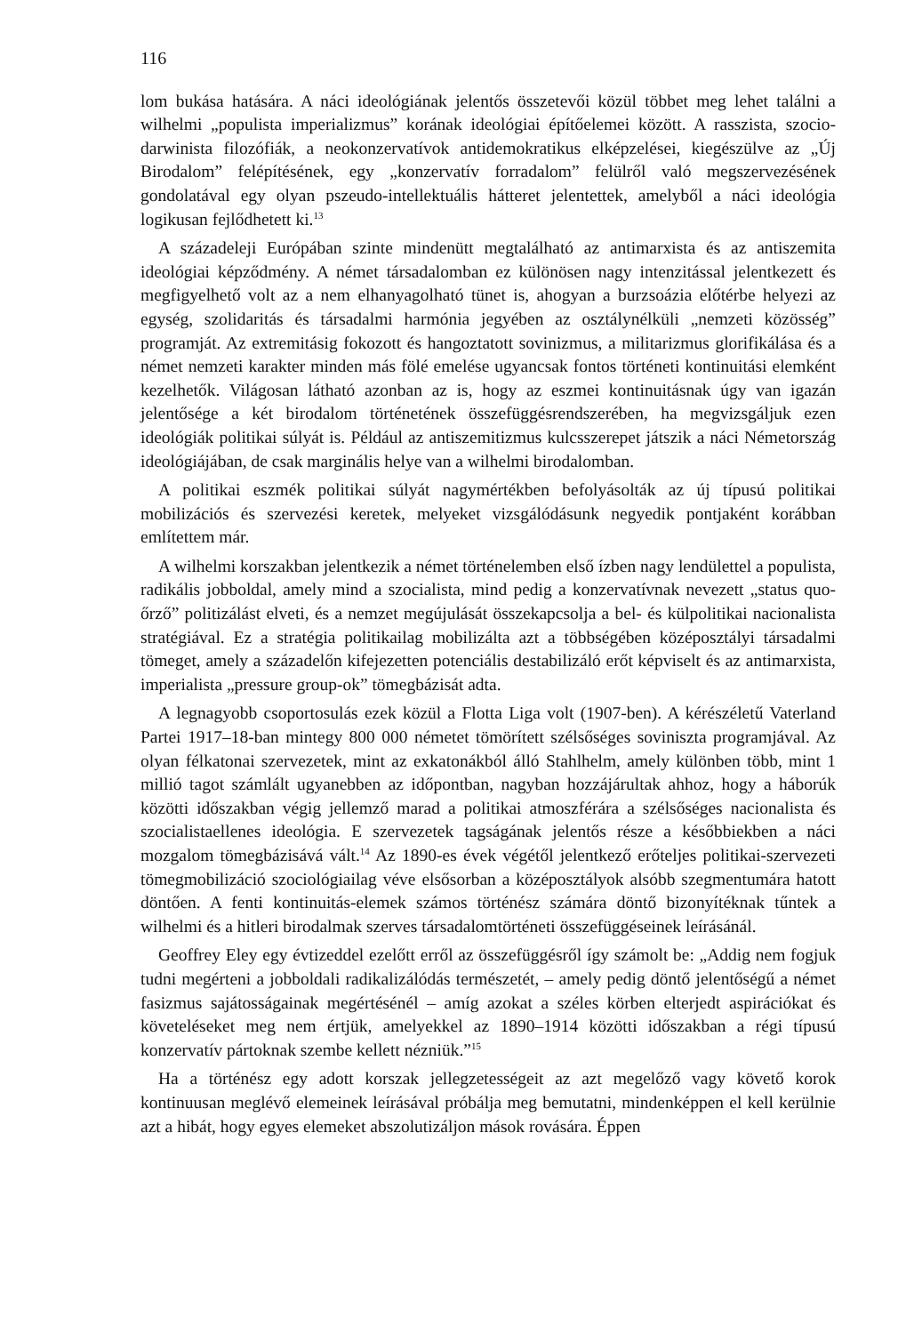116
lom bukása hatására. A náci ideológiának jelentős összetevői közül többet meg lehet találni a wilhelmi „populista imperializmus” korának ideológiai építőelemei között. A rasszista, szocio-darwinista filozófiák, a neokonzervatívok antidemokratikus elképzelései, kiegészülve az „Új Birodalom” felépítésének, egy „konzervatív forradalom” felülről való megszervezésének gondolatával egy olyan pszeudo-intellektuális hátteret jelentettek, amelyből a náci ideológia logikusan fejlődhetett ki.<sup>13</sup>
A századeleji Európában szinte mindenütt megtalálható az antimarxista és az antiszemita ideológiai képződmény. A német társadalomban ez különösen nagy intenzitással jelentkezett és megfigyelhető volt az a nem elhanyagolható tünet is, ahogyan a burzsoázia előtérbe helyezi az egység, szolidaritás és társadalmi harmónia jegyében az osztálynélküli „nemzeti közösség” programját. Az extremitásig fokozott és hangoztatott sovinizmus, a militarizmus glorifikálása és a német nemzeti karakter minden más fölé emelése ugyancsak fontos történeti kontinuitási elemként kezelhetők. Világosan látható azonban az is, hogy az eszmei kontinuitásnak úgy van igazán jelentősége a két birodalom történetének összefüggésrendszerében, ha megvizsgáljuk ezen ideológiák politikai súlyát is. Például az antiszemitizmus kulcsszerepet játszik a náci Németország ideológiájában, de csak marginális helye van a wilhelmi birodalomban.
A politikai eszmék politikai súlyát nagymértékben befolyásolták az új típusú politikai mobilizációs és szervezési keretek, melyeket vizsgálódásunk negyedik pontjaként korábban említettem már.
A wilhelmi korszakban jelentkezik a német történelemben első ízben nagy lendülettel a populista, radikális jobboldal, amely mind a szocialista, mind pedig a konzervatívnak nevezett „status quo-őrző” politizálást elveti, és a nemzet megújulását összekapcsolja a bel- és külpolitikai nacionalista stratégiával. Ez a stratégia politikailag mobilizálta azt a többségében középosztályi társadalmi tömeget, amely a századelőn kifejezetten potenciális destabilizáló erőt képviselt és az antimarxista, imperialista „pressure group-ok” tömegbázisát adta.
A legnagyobb csoportosulás ezek közül a Flotta Liga volt (1907-ben). A kérészéletű Vaterland Partei 1917–18-ban mintegy 800 000 németet tömörített szélsőséges soviniszta programjával. Az olyan félkatonai szervezetek, mint az exkatonákból álló Stahlhelm, amely különben több, mint 1 millió tagot számlált ugyanebben az időpontban, nagyban hozzájárultak ahhoz, hogy a háborúk közötti időszakban végig jellemző marad a politikai atmoszférára a szélsőséges nacionalista és szocialistaellenes ideológia. E szervezetek tagságának jelentős része a későbbiekben a náci mozgalom tömegbázisává vált.<sup>14</sup> Az 1890-es évek végétől jelentkező erőteljes politikai-szervezeti tömegmobilizáció szociológiailag véve elsősorban a középosztályok alsóbb szegmentumára hatott döntően. A fenti kontinuitás-elemek számos történész számára döntő bizonyítéknak tűntek a wilhelmi és a hitleri birodalmak szerves társadalomtörténeti összefüggéseinek leírásánál.
Geoffrey Eley egy évtizeddel ezelőtt erről az összefüggésről így számolt be: „Addig nem fogjuk tudni megérteni a jobboldali radikalizálódás természetét, – amely pedig döntő jelentőségű a német fasizmus sajátosságainak megértésénél – amíg azokat a széles körben elterjedt aspirációkat és követeléseket meg nem értjük, amelyekkel az 1890–1914 közötti időszakban a régi típusú konzervatív pártoknak szembe kellett nézniük.”<sup>15</sup>
Ha a történész egy adott korszak jellegzetességeit az azt megelőző vagy követő korok kontinuusan meglévő elemeinek leírásával próbálja meg bemutatni, mindenképpen el kell kerülnie azt a hibát, hogy egyes elemeket abszolutizáljon mások rovására. Éppen